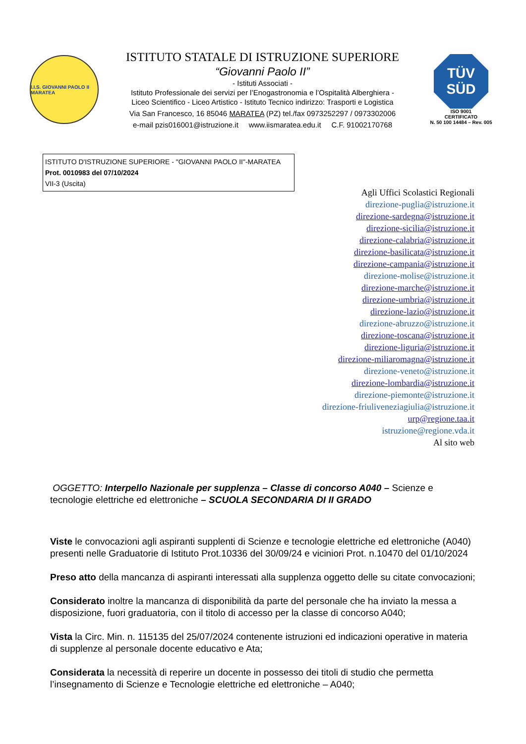I.I.S. GIOVANNI PAOLO II MARATEA
ISTITUTO STATALE DI ISTRUZIONE SUPERIORE
“Giovanni Paolo II”
- Istituti Associati -
Istituto Professionale dei servizi per l’Enogastronomia e l’Ospitalità Alberghiera -
Liceo Scientifico - Liceo Artistico - Istituto Tecnico indirizzo: Trasporti e Logistica
Via San Francesco, 16 85046 MARATEA (PZ) tel./fax 0973252297 / 0973302006
e-mail pzis016001@istruzione.it www.iismaratea.edu.it C.F. 91002170768
TÜV
SÜD
ISO 9001
CERTIFICATO
N. 50 100 14484 – Rev. 005
ISTITUTO D'ISTRUZIONE SUPERIORE - "GIOVANNI PAOLO II"-MARATEA
Prot. 0010983 del 07/10/2024
VII-3 (Uscita)
Agli Uffici Scolastici Regionali
direzione-puglia@istruzione.it
direzione-sardegna@istruzione.it
direzione-sicilia@istruzione.it
direzione-calabria@istruzione.it
direzione-basilicata@istruzione.it
direzione-campania@istruzione.it
direzione-molise@istruzione.it
direzione-marche@istruzione.it
direzione-umbria@istruzione.it
direzione-lazio@istruzione.it
direzione-abruzzo@istruzione.it
direzione-toscana@istruzione.it
direzione-liguria@istruzione.it
direzione-miliaromagna@istruzione.it
direzione-veneto@istruzione.it
direzione-lombardia@istruzione.it
direzione-piemonte@istruzione.it
direzione-friuliveneziagiulia@istruzione.it
urp@regione.taa.it
istruzione@regione.vda.it
Al sito web
OGGETTO: Interpello Nazionale per supplenza – Classe di concorso A040 – Scienze e tecnologie elettriche ed elettroniche – SCUOLA SECONDARIA DI II GRADO
Viste le convocazioni agli aspiranti supplenti di Scienze e tecnologie elettriche ed elettroniche (A040) presenti nelle Graduatorie di Istituto Prot.10336 del 30/09/24 e viciniori Prot. n.10470 del 01/10/2024
Preso atto della mancanza di aspiranti interessati alla supplenza oggetto delle su citate convocazioni;
Considerato inoltre la mancanza di disponibilità da parte del personale che ha inviato la messa a disposizione, fuori graduatoria, con il titolo di accesso per la classe di concorso A040;
Vista la Circ. Min. n. 115135 del 25/07/2024 contenente istruzioni ed indicazioni operative in materia di supplenze al personale docente educativo e Ata;
Considerata la necessità di reperire un docente in possesso dei titoli di studio che permetta l’insegnamento di Scienze e Tecnologie elettriche ed elettroniche – A040;